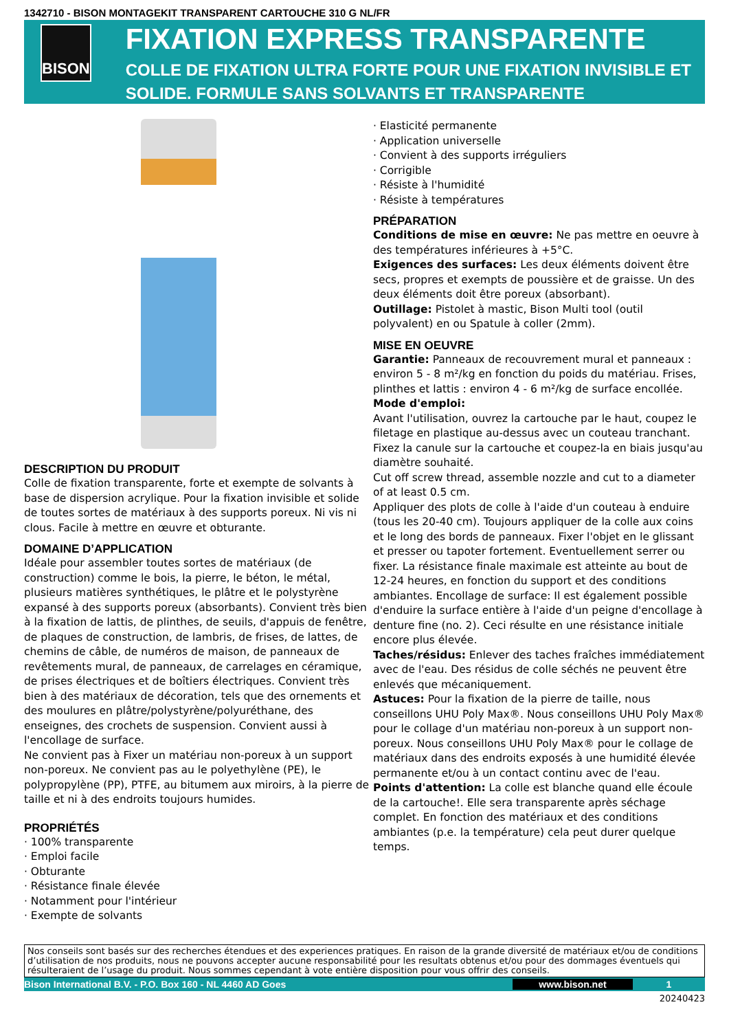1342710 - BISON MONTAGEKIT TRANSPARENT CARTOUCHE 310 G NL/FR
BISON
FIXATION EXPRESS TRANSPARENTE
COLLE DE FIXATION ULTRA FORTE POUR UNE FIXATION INVISIBLE ET SOLIDE. FORMULE SANS SOLVANTS ET TRANSPARENTE
DESCRIPTION DU PRODUIT
Colle de fixation transparente, forte et exempte de solvants à base de dispersion acrylique. Pour la fixation invisible et solide de toutes sortes de matériaux à des supports poreux. Ni vis ni clous. Facile à mettre en œuvre et obturante.
DOMAINE D’APPLICATION
Idéale pour assembler toutes sortes de matériaux (de construction) comme le bois, la pierre, le béton, le métal, plusieurs matières synthétiques, le plâtre et le polystyrène expansé à des supports poreux (absorbants). Convient très bien à la fixation de lattis, de plinthes, de seuils, d'appuis de fenêtre, de plaques de construction, de lambris, de frises, de lattes, de chemins de câble, de numéros de maison, de panneaux de revêtements mural, de panneaux, de carrelages en céramique, de prises électriques et de boîtiers électriques. Convient très bien à des matériaux de décoration, tels que des ornements et des moulures en plâtre/polystyrène/polyuréthane, des enseignes, des crochets de suspension. Convient aussi à l'encollage de surface.
Ne convient pas à Fixer un matériau non-poreux à un support non-poreux. Ne convient pas au le polyethylène (PE), le polypropylène (PP), PTFE, au bitumem aux miroirs, à la pierre de taille et ni à des endroits toujours humides.
PROPRIÉTÉS
· 100% transparente
· Emploi facile
· Obturante
· Résistance finale élevée
· Notamment pour l'intérieur
· Exempte de solvants
· Elasticité permanente
· Application universelle
· Convient à des supports irréguliers
· Corrigible
· Résiste à l'humidité
· Résiste à températures
PRÉPARATION
Conditions de mise en œuvre: Ne pas mettre en oeuvre à des températures inférieures à +5°C.
Exigences des surfaces: Les deux éléments doivent être secs, propres et exempts de poussière et de graisse. Un des deux éléments doit être poreux (absorbant).
Outillage: Pistolet à mastic, Bison Multi tool (outil polyvalent) en ou Spatule à coller (2mm).
MISE EN OEUVRE
Garantie: Panneaux de recouvrement mural et panneaux : environ 5 - 8 m²/kg en fonction du poids du matériau. Frises, plinthes et lattis : environ 4 - 6 m²/kg de surface encollée.
Mode d'emploi:
Avant l'utilisation, ouvrez la cartouche par le haut, coupez le filetage en plastique au-dessus avec un couteau tranchant. Fixez la canule sur la cartouche et coupez-la en biais jusqu'au diamètre souhaité.
Cut off screw thread, assemble nozzle and cut to a diameter of at least 0.5 cm.
Appliquer des plots de colle à l'aide d'un couteau à enduire (tous les 20-40 cm). Toujours appliquer de la colle aux coins et le long des bords de panneaux. Fixer l'objet en le glissant et presser ou tapoter fortement. Eventuellement serrer ou fixer. La résistance finale maximale est atteinte au bout de 12-24 heures, en fonction du support et des conditions ambiantes. Encollage de surface: Il est également possible d'enduire la surface entière à l'aide d'un peigne d'encollage à denture fine (no. 2). Ceci résulte en une résistance initiale encore plus élevée.
Taches/résidus: Enlever des taches fraîches immédiatement avec de l'eau. Des résidus de colle séchés ne peuvent être enlevés que mécaniquement.
Astuces: Pour la fixation de la pierre de taille, nous conseillons UHU Poly Max®. Nous conseillons UHU Poly Max® pour le collage d'un matériau non-poreux à un support non-poreux. Nous conseillons UHU Poly Max® pour le collage de matériaux dans des endroits exposés à une humidité élevée permanente et/ou à un contact continu avec de l'eau.
Points d'attention: La colle est blanche quand elle écoule de la cartouche!. Elle sera transparente après séchage complet. En fonction des matériaux et des conditions ambiantes (p.e. la température) cela peut durer quelque temps.
Nos conseils sont basés sur des recherches étendues et des experiences pratiques. En raison de la grande diversité de matériaux et/ou de conditions d’utilisation de nos produits, nous ne pouvons accepter aucune responsabilité pour les resultats obtenus et/ou pour des dommages éventuels qui résulteraient de l’usage du produit. Nous sommes cependant à vote entière disposition pour vous offrir des conseils.
Bison International B.V. - P.O. Box 160 - NL 4460 AD Goes www.bison.net 1
20240423